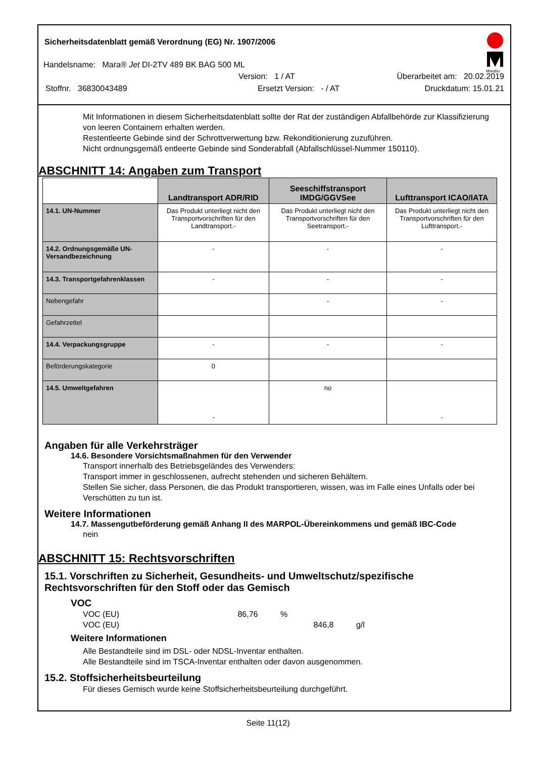Marabu
Sicherheitsdatenblatt gemäß Verordnung (EG) Nr. 1907/2006
Handelsname: Mara® Jet DI-2TV 489 BK BAG 500 ML
Version: 1 / AT Überarbeitet am: 20.02.2019
Stoffnr. 36830043489 Ersetzt Version: - / AT Druckdatum: 15.01.21
Mit Informationen in diesem Sicherheitsdatenblatt sollte der Rat der zuständigen Abfallbehörde zur Klassifizierung von leeren Containern erhalten werden.
Restentleerte Gebinde sind der Schrottverwertung bzw. Rekonditionierung zuzuführen.
Nicht ordnungsgemäß entleerte Gebinde sind Sonderabfall (Abfallschlüssel-Nummer 150110).
ABSCHNITT 14: Angaben zum Transport
| | Landtransport ADR/RID | Seeschiffstransport IMDG/GGVSee | Lufttransport ICAO/IATA |
| --- | --- | --- | --- |
| 14.1. UN-Nummer | Das Produkt unterliegt nicht den Transportvorschriften für den Landtransport.- | Das Produkt unterliegt nicht den Transportvorschriften für den Seetransport.- | Das Produkt unterliegt nicht den Transportvorschriften für den Lufttransport.- |
| 14.2. Ordnungsgemäße UN-Versandbezeichnung | - | - | - |
| 14.3. Transportgefahrenklassen | - | - | - |
| Nebengefahr | | - | - |
| Gefahrzettel | | | |
| 14.4. Verpackungsgruppe | - | - | - |
| Beförderungskategorie | 0 | | |
| 14.5. Umweltgefahren | - | no | - |
Angaben für alle Verkehrsträger
14.6. Besondere Vorsichtsmaßnahmen für den Verwender
Transport innerhalb des Betriebsgeländes des Verwenders:
Transport immer in geschlossenen, aufrecht stehenden und sicheren Behältern.
Stellen Sie sicher, dass Personen, die das Produkt transportieren, wissen, was im Falle eines Unfalls oder bei Verschütten zu tun ist.
Weitere Informationen
14.7. Massengutbeförderung gemäß Anhang II des MARPOL-Übereinkommens und gemäß IBC-Code
nein
ABSCHNITT 15: Rechtsvorschriften
15.1. Vorschriften zu Sicherheit, Gesundheits- und Umweltschutz/spezifische Rechtsvorschriften für den Stoff oder das Gemisch
VOC
VOC (EU) 86,76 %
VOC (EU) 846,8 g/l
Weitere Informationen
Alle Bestandteile sind im DSL- oder NDSL-Inventar enthalten.
Alle Bestandteile sind im TSCA-Inventar enthalten oder davon ausgenommen.
15.2. Stoffsicherheitsbeurteilung
Für dieses Gemisch wurde keine Stoffsicherheitsbeurteilung durchgeführt.
Seite 11(12)